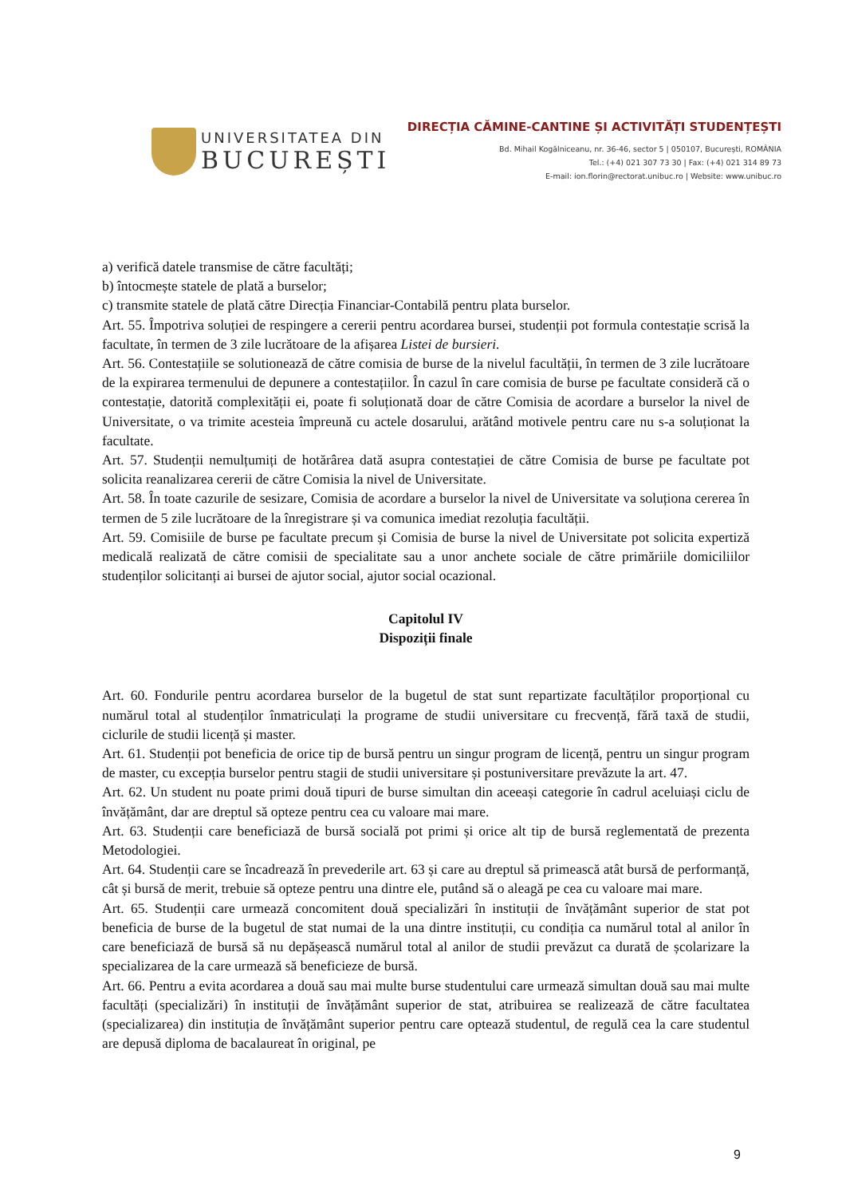UNIVERSITATEA DIN
BUCUREȘTI
DIRECȚIA CĂMINE-CANTINE ȘI ACTIVITĂȚI STUDENȚEȘTI
Bd. Mihail Kogălniceanu, nr. 36-46, sector 5 | 050107, București, ROMÂNIA
Tel.: (+4) 021 307 73 30 | Fax: (+4) 021 314 89 73
E-mail: ion.florin@rectorat.unibuc.ro | Website: www.unibuc.ro
a) verifică datele transmise de către facultăți;
b) întocmește statele de plată a burselor;
c) transmite statele de plată către Direcția Financiar-Contabilă pentru plata burselor.
Art. 55. Împotriva soluției de respingere a cererii pentru acordarea bursei, studenții pot formula contestație scrisă la facultate, în termen de 3 zile lucrătoare de la afișarea Listei de bursieri.
Art. 56. Contestațiile se solutionează de către comisia de burse de la nivelul facultății, în termen de 3 zile lucrătoare de la expirarea termenului de depunere a contestațiilor. În cazul în care comisia de burse pe facultate consideră că o contestație, datorită complexității ei, poate fi soluționată doar de către Comisia de acordare a burselor la nivel de Universitate, o va trimite acesteia împreună cu actele dosarului, arătând motivele pentru care nu s-a soluționat la facultate.
Art. 57. Studenții nemulțumiți de hotărârea dată asupra contestației de către Comisia de burse pe facultate pot solicita reanalizarea cererii de către Comisia la nivel de Universitate.
Art. 58. În toate cazurile de sesizare, Comisia de acordare a burselor la nivel de Universitate va soluționa cererea în termen de 5 zile lucrătoare de la înregistrare și va comunica imediat rezoluția facultății.
Art. 59. Comisiile de burse pe facultate precum și Comisia de burse la nivel de Universitate pot solicita expertiză medicală realizată de către comisii de specialitate sau a unor anchete sociale de către primăriile domiciliilor studenților solicitanți ai bursei de ajutor social, ajutor social ocazional.
Capitolul IV
Dispoziții finale
Art. 60. Fondurile pentru acordarea burselor de la bugetul de stat sunt repartizate facultăților proporțional cu numărul total al studenților înmatriculați la programe de studii universitare cu frecvență, fără taxă de studii, ciclurile de studii licență și master.
Art. 61. Studenții pot beneficia de orice tip de bursă pentru un singur program de licență, pentru un singur program de master, cu excepția burselor pentru stagii de studii universitare și postuniversitare prevăzute la art. 47.
Art. 62. Un student nu poate primi două tipuri de burse simultan din aceeași categorie în cadrul aceluiași ciclu de învățământ, dar are dreptul să opteze pentru cea cu valoare mai mare.
Art. 63. Studenții care beneficiază de bursă socială pot primi și orice alt tip de bursă reglementată de prezenta Metodologiei.
Art. 64. Studenții care se încadrează în prevederile art. 63 și care au dreptul să primească atât bursă de performanță, cât și bursă de merit, trebuie să opteze pentru una dintre ele, putând să o aleagă pe cea cu valoare mai mare.
Art. 65. Studenții care urmează concomitent două specializări în instituții de învățământ superior de stat pot beneficia de burse de la bugetul de stat numai de la una dintre instituții, cu condiția ca numărul total al anilor în care beneficiază de bursă să nu depășească numărul total al anilor de studii prevăzut ca durată de școlarizare la specializarea de la care urmează să beneficieze de bursă.
Art. 66. Pentru a evita acordarea a două sau mai multe burse studentului care urmează simultan două sau mai multe facultăți (specializări) în instituții de învățământ superior de stat, atribuirea se realizează de către facultatea (specializarea) din instituția de învățământ superior pentru care optează studentul, de regulă cea la care studentul are depusă diploma de bacalaureat în original, pe
9